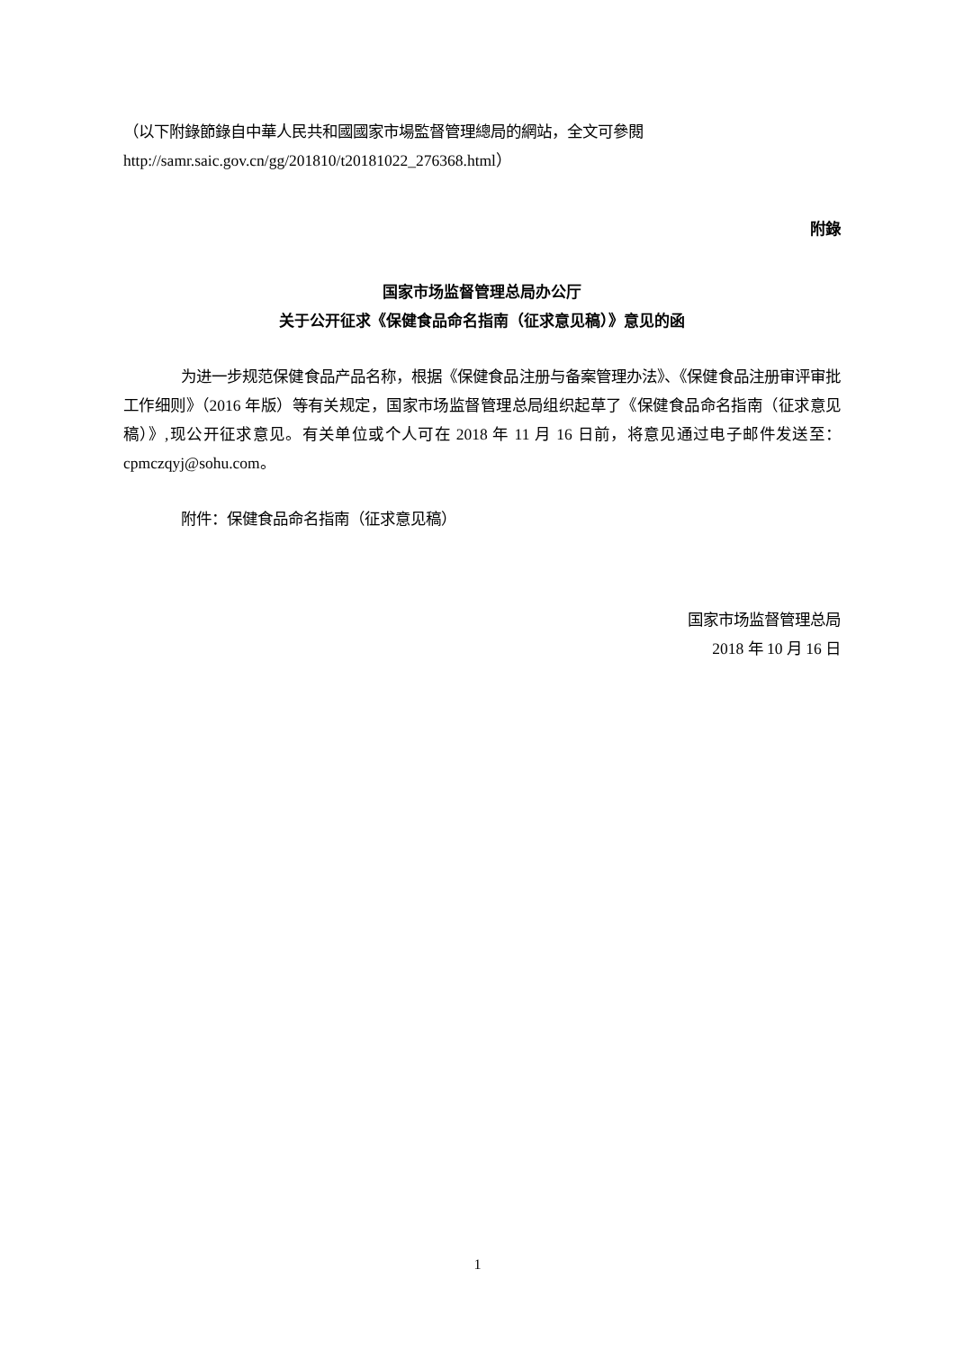（以下附錄節錄自中華人民共和國國家市場監督管理總局的網站，全文可參閱 http://samr.saic.gov.cn/gg/201810/t20181022_276368.html）
附錄
国家市场监督管理总局办公厅
关于公开征求《保健食品命名指南（征求意见稿）》意见的函
为进一步规范保健食品产品名称，根据《保健食品注册与备案管理办法》、《保健食品注册审评审批工作细则》（2016 年版）等有关规定，国家市场监督管理总局组织起草了《保健食品命名指南（征求意见稿）》,现公开征求意见。有关单位或个人可在 2018 年 11 月 16 日前，将意见通过电子邮件发送至：cpmczqyj@sohu.com。
附件：保健食品命名指南（征求意见稿）
国家市场监督管理总局
2018 年 10 月 16 日
1